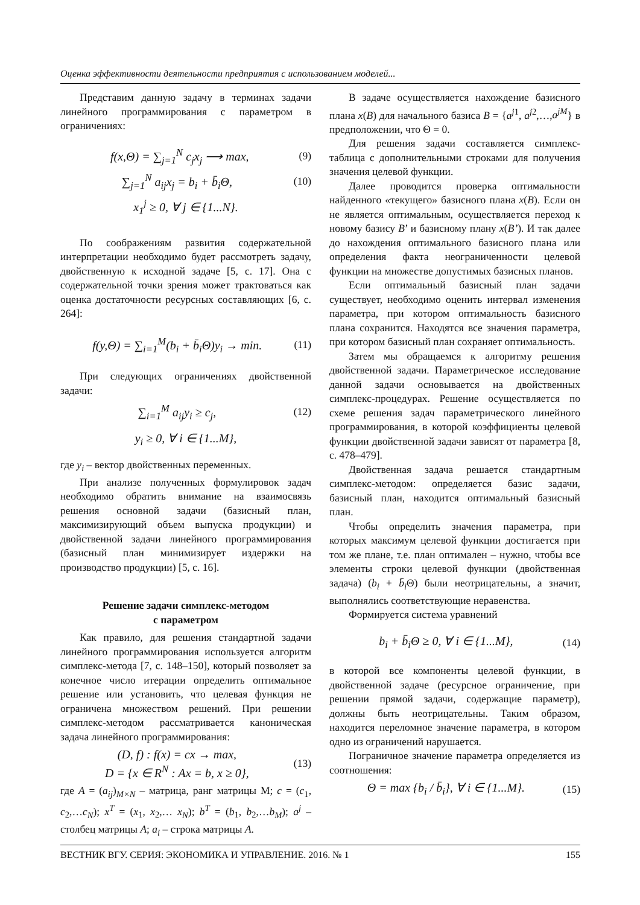Оценка эффективности деятельности предприятия с использованием моделей...
Представим данную задачу в терминах задачи линейного программирования с параметром в ограничениях:
f(x,Θ) = ∑<sub>j=1</sub><sup>N</sup> c<sub>j</sub>x<sub>j</sub> ⟶ max, (9)
∑<sub>j=1</sub><sup>N</sup> a<sub>ij</sub>x<sub>j</sub> = b<sub>i</sub> + b̄<sub>i</sub>Θ, (10)
x<sub>1</sub><sup>j</sup> ≥ 0, ∀ j ∈ {1...N}.
По соображениям развития содержательной интерпретации необходимо будет рассмотреть задачу, двойственную к исходной задаче [5, с. 17]. Она с содержательной точки зрения может трактоваться как оценка достаточности ресурсных составляющих [6, с. 264]:
f(y,Θ) = ∑<sub>i=1</sub><sup>M</sup>(b<sub>i</sub> + b̄<sub>i</sub>Θ)y<sub>i</sub> → min. (11)
При следующих ограничениях двойственной задачи:
∑<sub>i=1</sub><sup>M</sup> a<sub>ij</sub>y<sub>i</sub> ≥ c<sub>j</sub>, (12)
y<sub>i</sub> ≥ 0, ∀ i ∈ {1...M},
где y<sub>i</sub> – вектор двойственных переменных.
При анализе полученных формулировок задач необходимо обратить внимание на взаимосвязь решения основной задачи (базисный план, максимизирующий объем выпуска продукции) и двойственной задачи линейного программирования (базисный план минимизирует издержки на производство продукции) [5, с. 16].
Решение задачи симплекс-методом
с параметром
Как правило, для решения стандартной задачи линейного программирования используется алгоритм симплекс-метода [7, с. 148–150], который позволяет за конечное число итерации определить оптимальное решение или установить, что целевая функция не ограничена множеством решений. При решении симплекс-методом рассматривается каноническая задача линейного программирования:
(D, f) : f(x) = cx → max,
D = {x ∈ R<sup>N</sup> : Ax = b, x ≥ 0}, (13)
где A = (a<sub>ij</sub>)<sub>M×N</sub> – матрица, ранг матрицы M; c = (c<sub>1</sub>, c<sub>2</sub>,…c<sub>N</sub>); x<sup>T</sup> = (x<sub>1</sub>, x<sub>2</sub>,… x<sub>N</sub>); b<sup>T</sup> = (b<sub>1</sub>, b<sub>2</sub>,…b<sub>M</sub>); a<sup>j</sup> – столбец матрицы A; a<sub>i</sub> – строка матрицы A.
В задаче осуществляется нахождение базисного плана x(B) для начального базиса B = {a<sup>j1</sup>, a<sup>j2</sup>,…,a<sup>jM</sup>} в предположении, что Θ = 0.
Для решения задачи составляется симплекс-таблица с дополнительными строками для получения значения целевой функции.
Далее проводится проверка оптимальности найденного «текущего» базисного плана x(B). Если он не является оптимальным, осуществляется переход к новому базису B’ и базисному плану x(B’). И так далее до нахождения оптимального базисного плана или определения факта неограниченности целевой функции на множестве допустимых базисных планов.
Если оптимальный базисный план задачи существует, необходимо оценить интервал изменения параметра, при котором оптимальность базисного плана сохранится. Находятся все значения параметра, при котором базисный план сохраняет оптимальность.
Затем мы обращаемся к алгоритму решения двойственной задачи. Параметрическое исследование данной задачи основывается на двойственных симплекс-процедурах. Решение осуществляется по схеме решения задач параметрического линейного программирования, в которой коэффициенты целевой функции двойственной задачи зависят от параметра [8, с. 478–479].
Двойственная задача решается стандартным симплекс-методом: определяется базис задачи, базисный план, находится оптимальный базисный план.
Чтобы определить значения параметра, при которых максимум целевой функции достигается при том же плане, т.е. план оптимален – нужно, чтобы все элементы строки целевой функции (двойственная задача) (b<sub>i</sub> + b̄<sub>i</sub> Θ) были неотрицательны, а значит, выполнялись соответствующие неравенства.
Формируется система уравнений
b<sub>i</sub> + b̄<sub>i</sub>Θ ≥ 0, ∀ i ∈ {1...M}, (14)
в которой все компоненты целевой функции, в двойственной задаче (ресурсное ограничение, при решении прямой задачи, содержащие параметр), должны быть неотрицательны. Таким образом, находится переломное значение параметра, в котором одно из ограничений нарушается.
Пограничное значение параметра определяется из соотношения:
Θ = max {b<sub>i</sub> / b̄<sub>i</sub>}, ∀ i ∈ {1...M}. (15)
ВЕСТНИК ВГУ. СЕРИЯ: ЭКОНОМИКА И УПРАВЛЕНИЕ. 2016. № 1 155